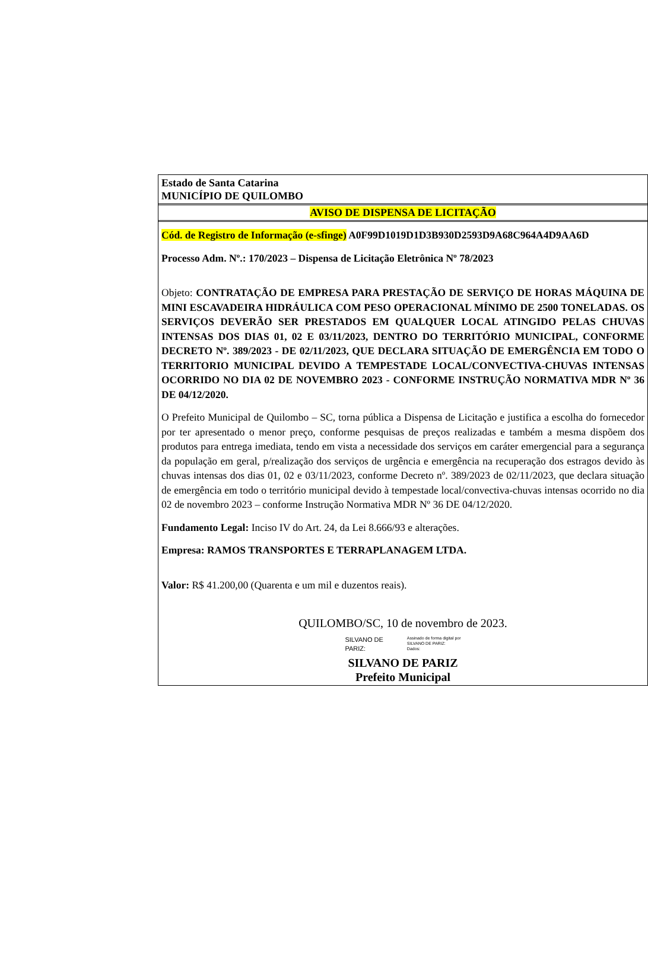Estado de Santa Catarina
MUNICÍPIO DE QUILOMBO
AVISO DE DISPENSA DE LICITAÇÃO
Cód. de Registro de Informação (e-sfinge) A0F99D1019D1D3B930D2593D9A68C964A4D9AA6D
Processo Adm. Nº.: 170/2023 – Dispensa de Licitação Eletrônica Nº 78/2023
Objeto: CONTRATAÇÃO DE EMPRESA PARA PRESTAÇÃO DE SERVIÇO DE HORAS MÁQUINA DE MINI ESCAVADEIRA HIDRÁULICA COM PESO OPERACIONAL MÍNIMO DE 2500 TONELADAS. OS SERVIÇOS DEVERÃO SER PRESTADOS EM QUALQUER LOCAL ATINGIDO PELAS CHUVAS INTENSAS DOS DIAS 01, 02 E 03/11/2023, DENTRO DO TERRITÓRIO MUNICIPAL, CONFORME DECRETO Nº. 389/2023 - DE 02/11/2023, QUE DECLARA SITUAÇÃO DE EMERGÊNCIA EM TODO O TERRITORIO MUNICIPAL DEVIDO A TEMPESTADE LOCAL/CONVECTIVA-CHUVAS INTENSAS OCORRIDO NO DIA 02 DE NOVEMBRO 2023 - CONFORME INSTRUÇÃO NORMATIVA MDR Nº 36 DE 04/12/2020.
O Prefeito Municipal de Quilombo – SC, torna pública a Dispensa de Licitação e justifica a escolha do fornecedor por ter apresentado o menor preço, conforme pesquisas de preços realizadas e também a mesma dispõem dos produtos para entrega imediata, tendo em vista a necessidade dos serviços em caráter emergencial para a segurança da população em geral, p/realização dos serviços de urgência e emergência na recuperação dos estragos devido às chuvas intensas dos dias 01, 02 e 03/11/2023, conforme Decreto nº. 389/2023 de 02/11/2023, que declara situação de emergência em todo o território municipal devido à tempestade local/convectiva-chuvas intensas ocorrido no dia 02 de novembro 2023 – conforme Instrução Normativa MDR Nº 36 DE 04/12/2020.
Fundamento Legal: Inciso IV do Art. 24, da Lei 8.666/93 e alterações.
Empresa: RAMOS TRANSPORTES E TERRAPLANAGEM LTDA.
Valor: R$ 41.200,00 (Quarenta e um mil e duzentos reais).
QUILOMBO/SC, 10 de novembro de 2023.
SILVANO DE
PARIZ:
Assinado de forma digital por
SILVANO DE PARIZ:
Dados:
SILVANO DE PARIZ
Prefeito Municipal